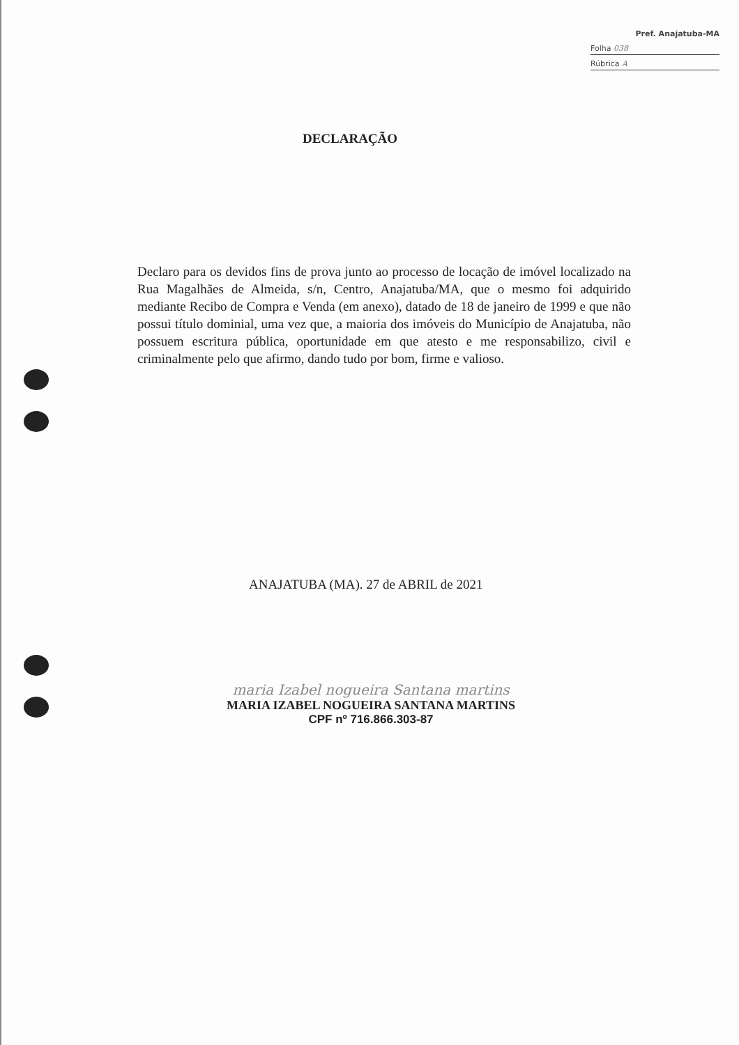Pref. Anajatuba-MA
Folha 038
Rúbrica A
DECLARAÇÃO
Declaro para os devidos fins de prova junto ao processo de locação de imóvel localizado na Rua Magalhães de Almeida, s/n, Centro, Anajatuba/MA, que o mesmo foi adquirido mediante Recibo de Compra e Venda (em anexo), datado de 18 de janeiro de 1999 e que não possui título dominial, uma vez que, a maioria dos imóveis do Município de Anajatuba, não possuem escritura pública, oportunidade em que atesto e me responsabilizo, civil e criminalmente pelo que afirmo, dando tudo por bom, firme e valioso.
ANAJATUBA (MA). 27 de ABRIL de 2021
maria Izabel nogueira Santana martins
MARIA IZABEL NOGUEIRA SANTANA MARTINS
CPF nº 716.866.303-87